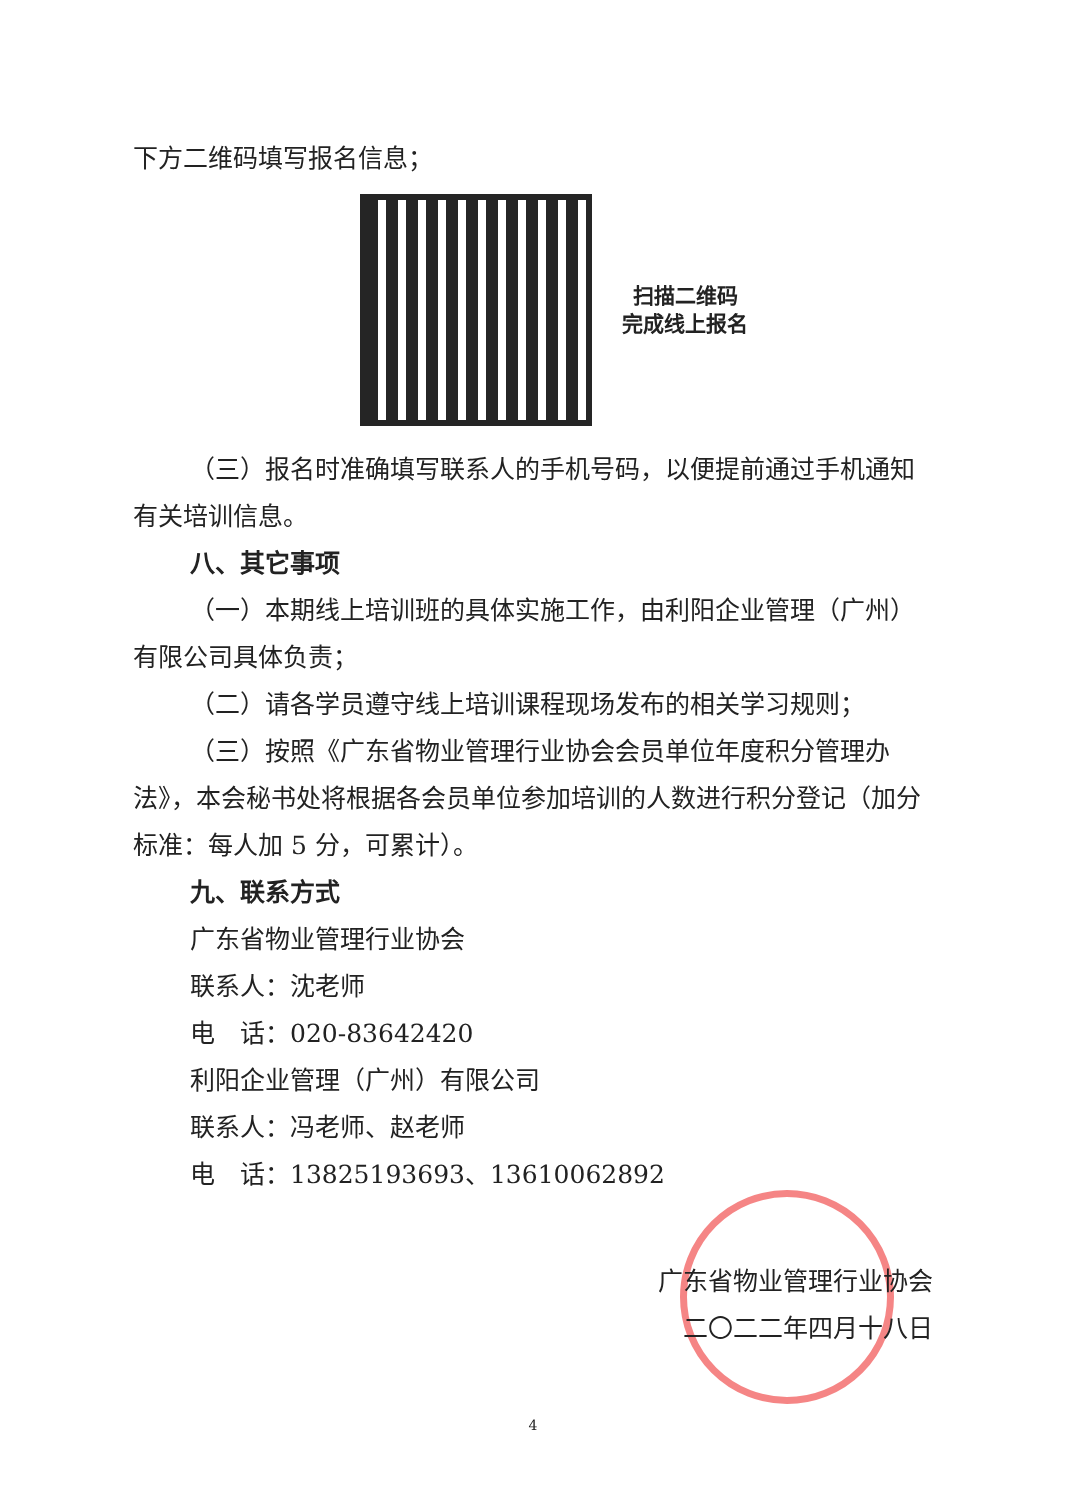下方二维码填写报名信息；
扫描二维码
完成线上报名
（三）报名时准确填写联系人的手机号码，以便提前通过手机通知有关培训信息。
八、其它事项
（一）本期线上培训班的具体实施工作，由利阳企业管理（广州）有限公司具体负责；
（二）请各学员遵守线上培训课程现场发布的相关学习规则；
（三）按照《广东省物业管理行业协会会员单位年度积分管理办法》，本会秘书处将根据各会员单位参加培训的人数进行积分登记（加分标准：每人加 5 分，可累计）。
九、联系方式
广东省物业管理行业协会
联系人：沈老师
电　话：020-83642420
利阳企业管理（广州）有限公司
联系人：冯老师、赵老师
电　话：13825193693、13610062892
广东省物业管理行业协会
二〇二二年四月十八日
4